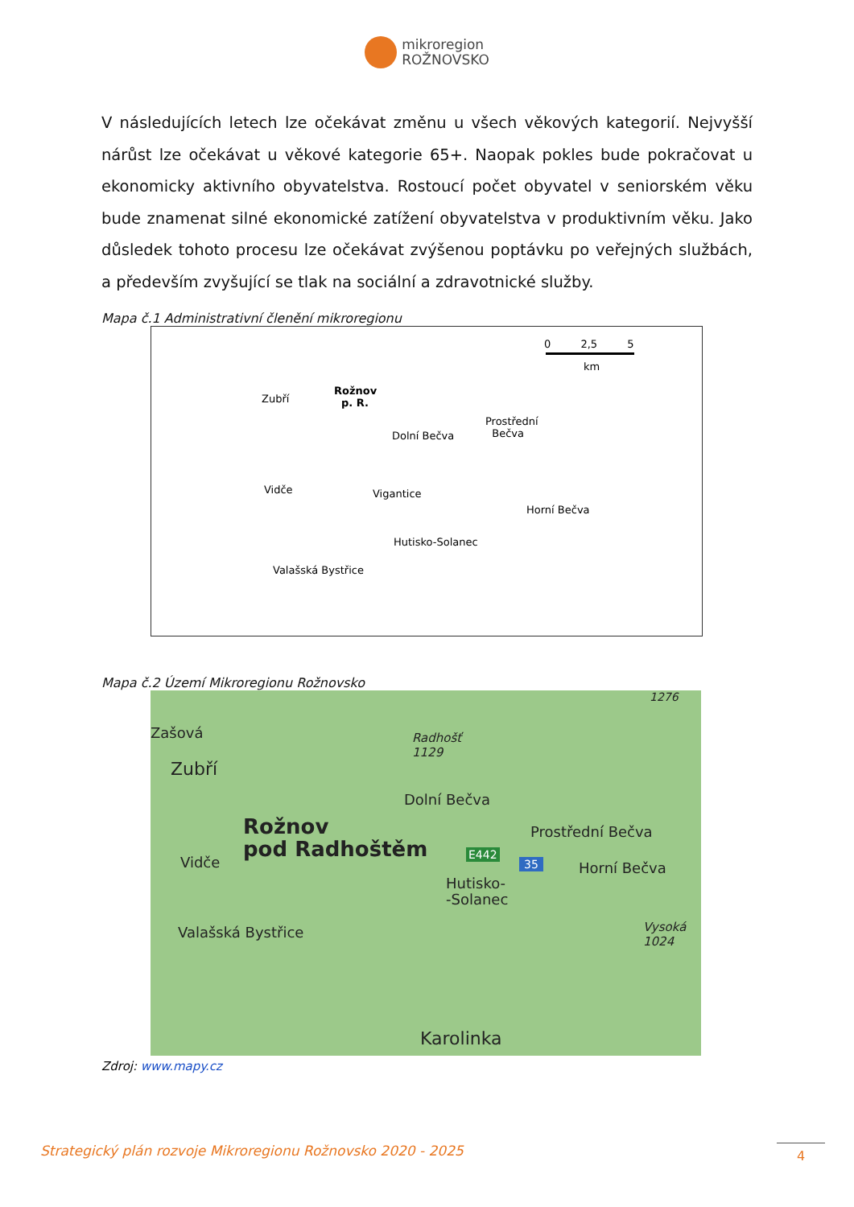mikroregion
ROŽNOVSKO
V následujících letech lze očekávat změnu u všech věkových kategorií. Nejvyšší nárůst lze očekávat u věkové kategorie 65+. Naopak pokles bude pokračovat u ekonomicky aktivního obyvatelstva. Rostoucí počet obyvatel v seniorském věku bude znamenat silné ekonomické zatížení obyvatelstva v produktivním věku. Jako důsledek tohoto procesu lze očekávat zvýšenou poptávku po veřejných službách, a především zvyšující se tlak na sociální a zdravotnické služby.
Mapa č.1 Administrativní členění mikroregionu
0 2,5 5
km
Zubří
Rožnov
p. R.
Dolní Bečva
Prostřední
Bečva
Vidče Vigantice
Horní Bečva
Hutisko-Solanec
Valašská Bystřice
Mapa č.2 Území Mikroregionu Rožnovsko
1276
Zašová
Radhošť
1129
Zubří
Dolní Bečva
Rožnov
pod Radhoštěm
Prostřední Bečva
E442
35
Vidče Horní Bečva
Hutisko-
-Solanec
Valašská Bystřice
Vysoká
1024
Karolinka
Zdroj: www.mapy.cz
Strategický plán rozvoje Mikroregionu Rožnovsko 2020 - 2025
4